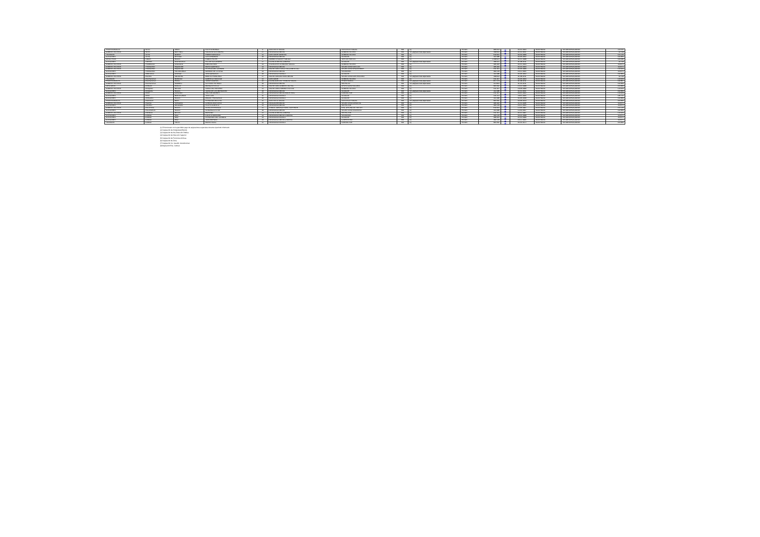| PROFESIONALES | SOTO | ARIAS | RUTH VERONICA | 9 | ASISTENTE SOCIAL | ASISTENTE SOCIAL | RM | (2) | PESOS | 985.634 | Si | 01-01-1993 | INDEFINIDO | SIN OBSERVACIONES | 234.011 |
| ADMINISTRATIVOS | SOTO | MARTINEZ | SOLEDAD ALEJANDRA | 17 | ENSEÑANZA MEDIA | ADMINISTRATIVO | RM | Sin asignaciones especiales | PESOS | 368.562 | Si | 02-11-2011 | INDEFINIDO | SIN OBSERVACIONES | 92.318 |
| TECNICOS | TAPIA | GODOY | ROMAN GONZALO | 12 | CONTADOR GENERAL | ADMINISTRATIVO | RM | (2) | PESOS | 639.162 | Si | 01-09-1989 | INDEFINIDO | SIN OBSERVACIONES | 155.226 |
| AUXILIARES | TAPIA | ORTEGA | LUIS ARMANDO | 16 | ENSEÑANZA MEDIA | AUXILIAR | RM | (2) | PESOS | 411.086 | Si | 01-06-2002 | INDEFINIDO | SIN OBSERVACIONES | 102.809 |
| DIRECTIVOS | TOBAR | ROJAS | RUBEN FELIPE | 5 | ADMINISTRADOR PUBLICO | JEFE DE RENTAS | RM | (2) | PESOS | 2.098.923 | Si | 01-01-1988 | INDEFINIDO | SIN OBSERVACIONES | 504.086 |
| AUXILIARES | TORRES | VALENZUELA | VICTOR ALEJANDRO | 17 | LICENCIA MEDIA LABORAL | AUXILIAR | RM | Sin asignaciones especiales | PESOS | 366.147 | Si | 01-08-2011 | INDEFINIDO | SIN OBSERVACIONES | 92.318 |
| ADMINISTRATIVOS | TRAMOLAO | LINCOLEO | EMELINA INES | 14 | TECNICO EN ATENCION SOCIAL | ADMINISTRATIVO | RM | (2) | PESOS | 485.282 | Si | 01-01-1994 | INDEFINIDO | SIN OBSERVACIONES | 119.675 |
| ADMINISTRATIVOS | TRONCOSO | RIQUELME | MARIA GABRIELA | 14 | ENSEÑANZA MEDIA | SECRETARIA SAN LUIS | RM | (2) | PESOS | 485.282 | Si | 01-04-1994 | INDEFINIDO | SIN OBSERVACIONES | 119.675 |
| ADMINISTRATIVOS | TRONCOSO | RIQUELME | PATRICIA DEL CARMEN | 13 | SECRETARIA EJECUTIVA COMPUTACI | SECRETARIA ORGANISMOS | RM | (2) | PESOS | 551.267 | Si | 01-06-1989 | INDEFINIDO | SIN OBSERVACIONES | 134.959 |
| AUXILIARES | TRONCOSO | VILLABLANCA | GERMAN DE LA CRUZ | 14 | ENSEÑANZA MEDIA | SOLDADOR | RM | (2) | PESOS | 482.236 | Si | 16-12-1991 | INDEFINIDO | SIN OBSERVACIONES | 119.675 |
| AUXILIARES | URBEJOLA | OYARCE | JOSE GONZALO | 16 | ENSEÑANZA BASICA | AUXILIAR | RM | (2) | PESOS | 411.086 | Si | 01-06-2002 | INDEFINIDO | SIN OBSERVACIONES | 102.809 |
| ADMINISTRATIVOS | VALDES | AGUILERA | MIREYA FRANCISCA | 17 | SECRETARIADO NIVEL MEDIO | SECRETARIA CONTRALORIA | RM | Sin asignaciones especiales | PESOS | 368.562 | Si | 01-08-2011 | INDEFINIDO | SIN OBSERVACIONES | 92.318 |
| TECNICOS | VALENZUELA | MORENO | GABRIELA SOLEDAD | 13 | CONTADOR | ADMINISTRATIVO | RM | (2) | PESOS | 551.267 | Si | 01-06-1994 | INDEFINIDO | SIN OBSERVACIONES | 134.959 |
| PROFESIONALES | VALENZUELA | PAVEZ | JAVIER ANDRES | 10 | LICENCIADO EN TRABAJO SOCIAL | PROFESIONAL | RM | Sin asignaciones especiales | PESOS | 817.479 | Si | 01-08-2011 | INDEFINIDO | SIN OBSERVACIONES | 194.867 |
| ADMINISTRATIVOS | VALENZUELA | RAMIREZ | ALFREDO PATRICIO | 16 | ENSEÑANZA MEDIA | INSPECTO | RM | Sin asignaciones especiales | PESOS | 413.691 | Si | 01-03-2011 | INDEFINIDO | SIN OBSERVACIONES | 102.809 |
| JEFATURAS | VARGAS | OVALLE | MONICA ESTELA | 11 | SECRETARIA ADMINISTRATIVA | APOYO CONTRALORIA | RM | (2) | PESOS | 683.611 | Si | 10-10-1988 | INDEFINIDO | SIN OBSERVACIONES | 163.800 |
| ADMINISTRATIVOS | VASQUEZ | MESIAS | SONIA DEL ROSARIO | 13 | SECRETARIO ADMINISTRATIVO | ADMINISTRATIVO | RM | (2) | PESOS | 551.267 | Si | 16-08-1989 | INDEFINIDO | SIN OBSERVACIONES | 134.959 |
| AUXILIARES | VASQUEZ | ROJAS | JUANA DE LAS MERCEDES | 16 | ENSEÑANZA MEDIA | AUXILIAR | RM | Sin asignaciones especiales | PESOS | 411.086 | Si | 02-11-2011 | INDEFINIDO | SIN OBSERVACIONES | 102.809 |
| ADMINISTRATIVOS | VERA | CANCINO | HECTOR ANDRES | 13 | ENSEÑANZA MEDIA INDUSTRIAL | CONDUCTOR | RM | (2) | PESOS | 551.267 | Si | 04-05-1992 | INDEFINIDO | SIN OBSERVACIONES | 134.959 |
| AUXILIARES | VERA | MONTECINOS | JOSE LUIS | 15 | ENSEÑANZA BASICA | AUXILIAR | RM | (2) | PESOS | 431.251 | Si | 29-05-1995 | INDEFINIDO | SIN OBSERVACIONES | 106.703 |
| AUXILIARES | VERGARA | ROJAS | MIGUEL FRANCISCO | 16 | ENSEÑANZA BASICA | AUXILIAR | RM | (2) | PESOS | 411.086 | Si | 01-06-2008 | INDEFINIDO | SIN OBSERVACIONES | 102.809 |
| PROFESIONALES | VICENCIO | BAES | FERNANDA BEATRIZ | 11 | ASISTENTE SOCIAL | ASISTENTE SOCIAL | RM | Sin asignaciones especiales | PESOS | 683.611 | Si | 02-08-2010 | INDEFINIDO | SIN OBSERVACIONES | 163.800 |
| ADMINISTRATIVOS | VICUÑA | VERGARA | LORENA ANASTASIA | 14 | EDUCACION MEDIA | SECRETARIA CONCEJAL | RM | (2) | PESOS | 485.282 | Si | 11-11-1996 | INDEFINIDO | SIN OBSERVACIONES | 119.675 |
| AUXILIARES | VILCHEZ | DELGADO | FELIPE ALBERTO | 14 | ENSEÑANZA MEDIA | INSPECTOR | RM | (2) | PESOS | 482.236 | Si | 16-12-1992 | INDEFINIDO | SIN OBSERVACIONES | 119.675 |
| ADMINISTRATIVOS | VILLAFAÑA | ROJAS | SILVIA ESPERANZA | 12 | TENICO JURIDICO NIVEL SUPERIOR | ENC. OFICINA DE PARTES | RM | (2) | PESOS | 639.162 | Si | 12-06-1987 | INDEFINIDO | SIN OBSERVACIONES | 155.226 |
| AUXILIARES | VILLANUEVA | ROJAS | VERONICA ESTER | 16 | ENSEÑANZA MEDIA | SECRETARIATESORERIA | RM | (2) | PESOS | 411.086 | Si | 12-09-1997 | INDEFINIDO | SIN OBSERVACIONES | 102.809 |
| ADMINISTRATIVOS | VIVANCO | MEJIAS | MARIANO | 13 | LICENCIA MEDIA LABORAL | INSPECTOR | RM | (2) | PESOS | 551.267 | Si | 01-02-1987 | INDEFINIDO | SIN OBSERVACIONES | 134.959 |
| AUXILIARES | ZUÑIGA | DIAZ | CALIXTO MARIANO | 14 | ENSEÑANZA MEDIA LABORAL | SOLDADOR | RM | (2) | PESOS | 482.236 | Si | 04-04-1988 | INDEFINIDO | SIN OBSERVACIONES | 119.675 |
| AUXILIARES | ZUÑIGA | DIAZ | FERNANDO DEL CARMEN | 14 | ENSEÑANZA BASICA | AUXILIAR | RM | (2) | PESOS | 466.162 | Si | 02-10-1989 | INDEFINIDO | SIN OBSERVACIONES | 119.675 |
| AUXILIARES | ZUÑIGA | DIAZ | JUAN HERNAN | 14 | ENSEÑANZA MEDIA LABORAL | CARPINTERO | RM | (2) | PESOS | 482.236 | Si | 16-12-1991 | INDEFINIDO | SIN OBSERVACIONES | 119.675 |
| TECNICOS | ZUÑIGA | PINTO | MARIO ISAAC | 11 | ENSEÑANZA BASICA | CONDUCTOR | RM | (2) | PESOS | 683.611 | Si | 01-04-1972 | INDEFINIDO | SIN OBSERVACIONES | 163.800 |
(1) El funcionario no ha percibido pago de asignaciones especiales durante el período informado.
(2) Asignación de Antigüedad (Bienio)
(3) Asignación de Alta Dirección Pública
(4) Asignación de Dirección Superior
(5) Asignación de Funciones Críticas
(6) Asignación de Zona
(7) Asignación Inc. Gestión Jurisdiccional
(8)Asignación Res. Judicial